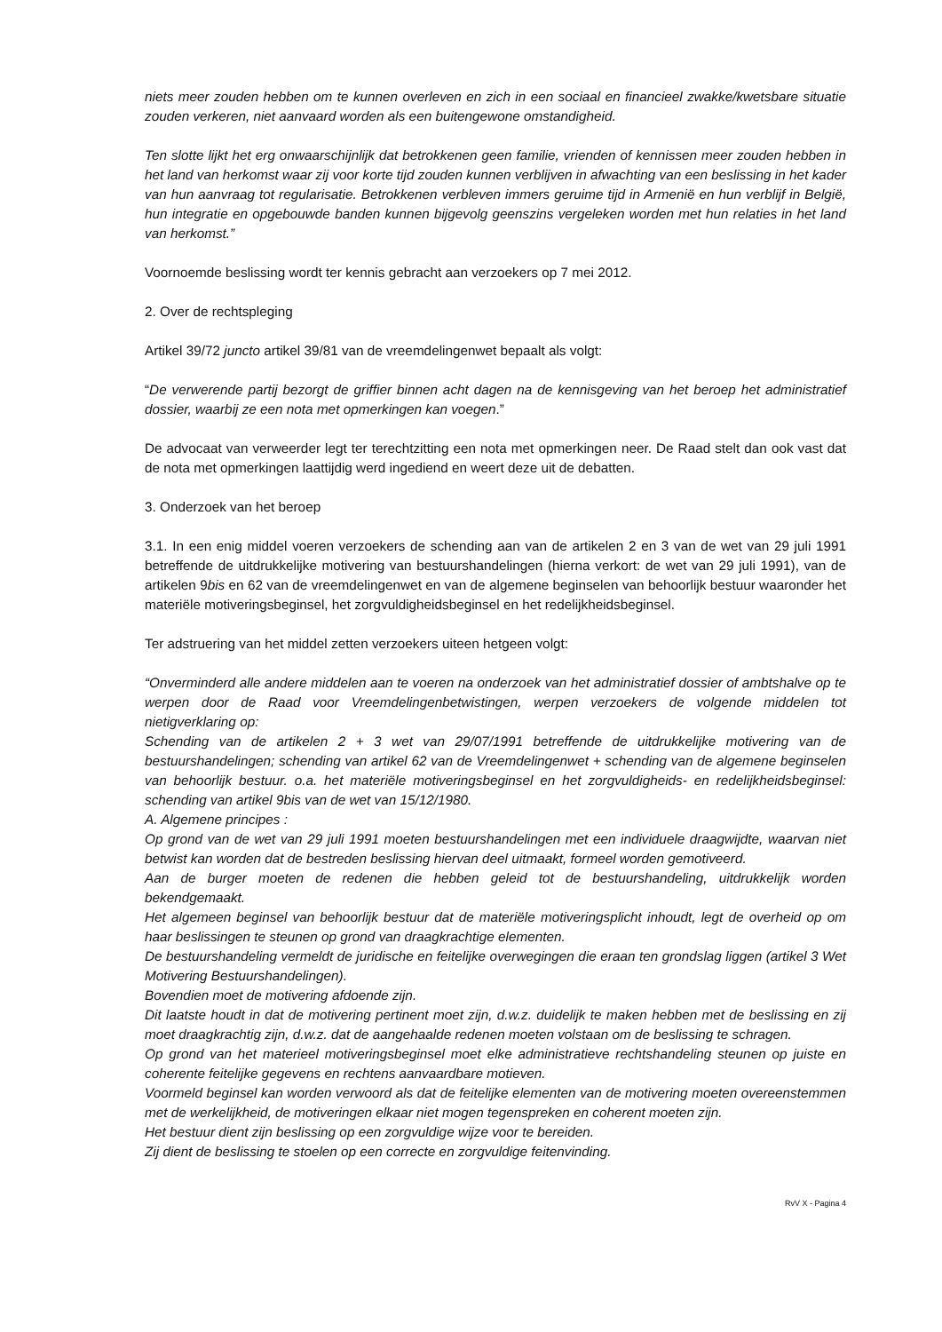niets meer zouden hebben om te kunnen overleven en zich in een sociaal en financieel zwakke/kwetsbare situatie zouden verkeren, niet aanvaard worden als een buitengewone omstandigheid.
Ten slotte lijkt het erg onwaarschijnlijk dat betrokkenen geen familie, vrienden of kennissen meer zouden hebben in het land van herkomst waar zij voor korte tijd zouden kunnen verblijven in afwachting van een beslissing in het kader van hun aanvraag tot regularisatie. Betrokkenen verbleven immers geruime tijd in Armenië en hun verblijf in België, hun integratie en opgebouwde banden kunnen bijgevolg geenszins vergeleken worden met hun relaties in het land van herkomst.”
Voornoemde beslissing wordt ter kennis gebracht aan verzoekers op 7 mei 2012.
2. Over de rechtspleging
Artikel 39/72 juncto artikel 39/81 van de vreemdelingenwet bepaalt als volgt:
“De verwerende partij bezorgt de griffier binnen acht dagen na de kennisgeving van het beroep het administratief dossier, waarbij ze een nota met opmerkingen kan voegen.”
De advocaat van verweerder legt ter terechtzitting een nota met opmerkingen neer. De Raad stelt dan ook vast dat de nota met opmerkingen laattijdig werd ingediend en weert deze uit de debatten.
3. Onderzoek van het beroep
3.1. In een enig middel voeren verzoekers de schending aan van de artikelen 2 en 3 van de wet van 29 juli 1991 betreffende de uitdrukkelijke motivering van bestuurshandelingen (hierna verkort: de wet van 29 juli 1991), van de artikelen 9bis en 62 van de vreemdelingenwet en van de algemene beginselen van behoorlijk bestuur waaronder het materiële motiveringsbeginsel, het zorgvuldigheidsbeginsel en het redelijkheidsbeginsel.
Ter adstruering van het middel zetten verzoekers uiteen hetgeen volgt:
“Onverminderd alle andere middelen aan te voeren na onderzoek van het administratief dossier of ambtshalve op te werpen door de Raad voor Vreemdelingenbetwistingen, werpen verzoekers de volgende middelen tot nietigverklaring op:
Schending van de artikelen 2 + 3 wet van 29/07/1991 betreffende de uitdrukkelijke motivering van de bestuurshandelingen; schending van artikel 62 van de Vreemdelingenwet + schending van de algemene beginselen van behoorlijk bestuur. o.a. het materiële motiveringsbeginsel en het zorgvuldigheids- en redelijkheidsbeginsel: schending van artikel 9bis van de wet van 15/12/1980.
A. Algemene principes :
Op grond van de wet van 29 juli 1991 moeten bestuurshandelingen met een individuele draagwijdte, waarvan niet betwist kan worden dat de bestreden beslissing hiervan deel uitmaakt, formeel worden gemotiveerd.
Aan de burger moeten de redenen die hebben geleid tot de bestuurshandeling, uitdrukkelijk worden bekendgemaakt.
Het algemeen beginsel van behoorlijk bestuur dat de materiële motiveringsplicht inhoudt, legt de overheid op om haar beslissingen te steunen op grond van draagkrachtige elementen.
De bestuurshandeling vermeldt de juridische en feitelijke overwegingen die eraan ten grondslag liggen (artikel 3 Wet Motivering Bestuurshandelingen).
Bovendien moet de motivering afdoende zijn.
Dit laatste houdt in dat de motivering pertinent moet zijn, d.w.z. duidelijk te maken hebben met de beslissing en zij moet draagkrachtig zijn, d.w.z. dat de aangehaalde redenen moeten volstaan om de beslissing te schragen.
Op grond van het materieel motiveringsbeginsel moet elke administratieve rechtshandeling steunen op juiste en coherente feitelijke gegevens en rechtens aanvaardbare motieven.
Voormeld beginsel kan worden verwoord als dat de feitelijke elementen van de motivering moeten overeenstemmen met de werkelijkheid, de motiveringen elkaar niet mogen tegenspreken en coherent moeten zijn.
Het bestuur dient zijn beslissing op een zorgvuldige wijze voor te bereiden.
Zij dient de beslissing te stoelen op een correcte en zorgvuldige feitenvinding.
RvV X - Pagina 4